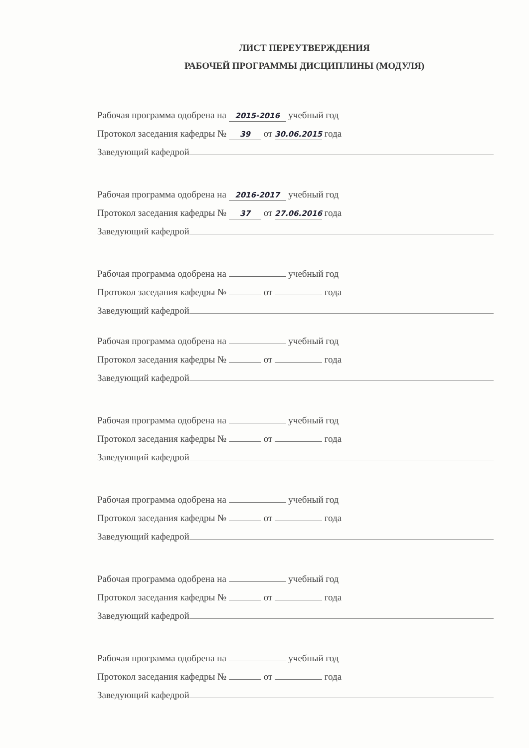ЛИСТ ПЕРЕУТВЕРЖДЕНИЯ
РАБОЧЕЙ ПРОГРАММЫ ДИСЦИПЛИНЫ (МОДУЛЯ)
Рабочая программа одобрена на 2015-2016 учебный год
Протокол заседания кафедры № 39 от 30.06.2015 года
Заведующий кафедрой
Рабочая программа одобрена на 2016-2017 учебный год
Протокол заседания кафедры № 37 от 27.06.2016 года
Заведующий кафедрой
Рабочая программа одобрена на учебный год
Протокол заседания кафедры № от года
Заведующий кафедрой
Рабочая программа одобрена на учебный год
Протокол заседания кафедры № от года
Заведующий кафедрой
Рабочая программа одобрена на учебный год
Протокол заседания кафедры № от года
Заведующий кафедрой
Рабочая программа одобрена на учебный год
Протокол заседания кафедры № от года
Заведующий кафедрой
Рабочая программа одобрена на учебный год
Протокол заседания кафедры № от года
Заведующий кафедрой
Рабочая программа одобрена на учебный год
Протокол заседания кафедры № от года
Заведующий кафедрой